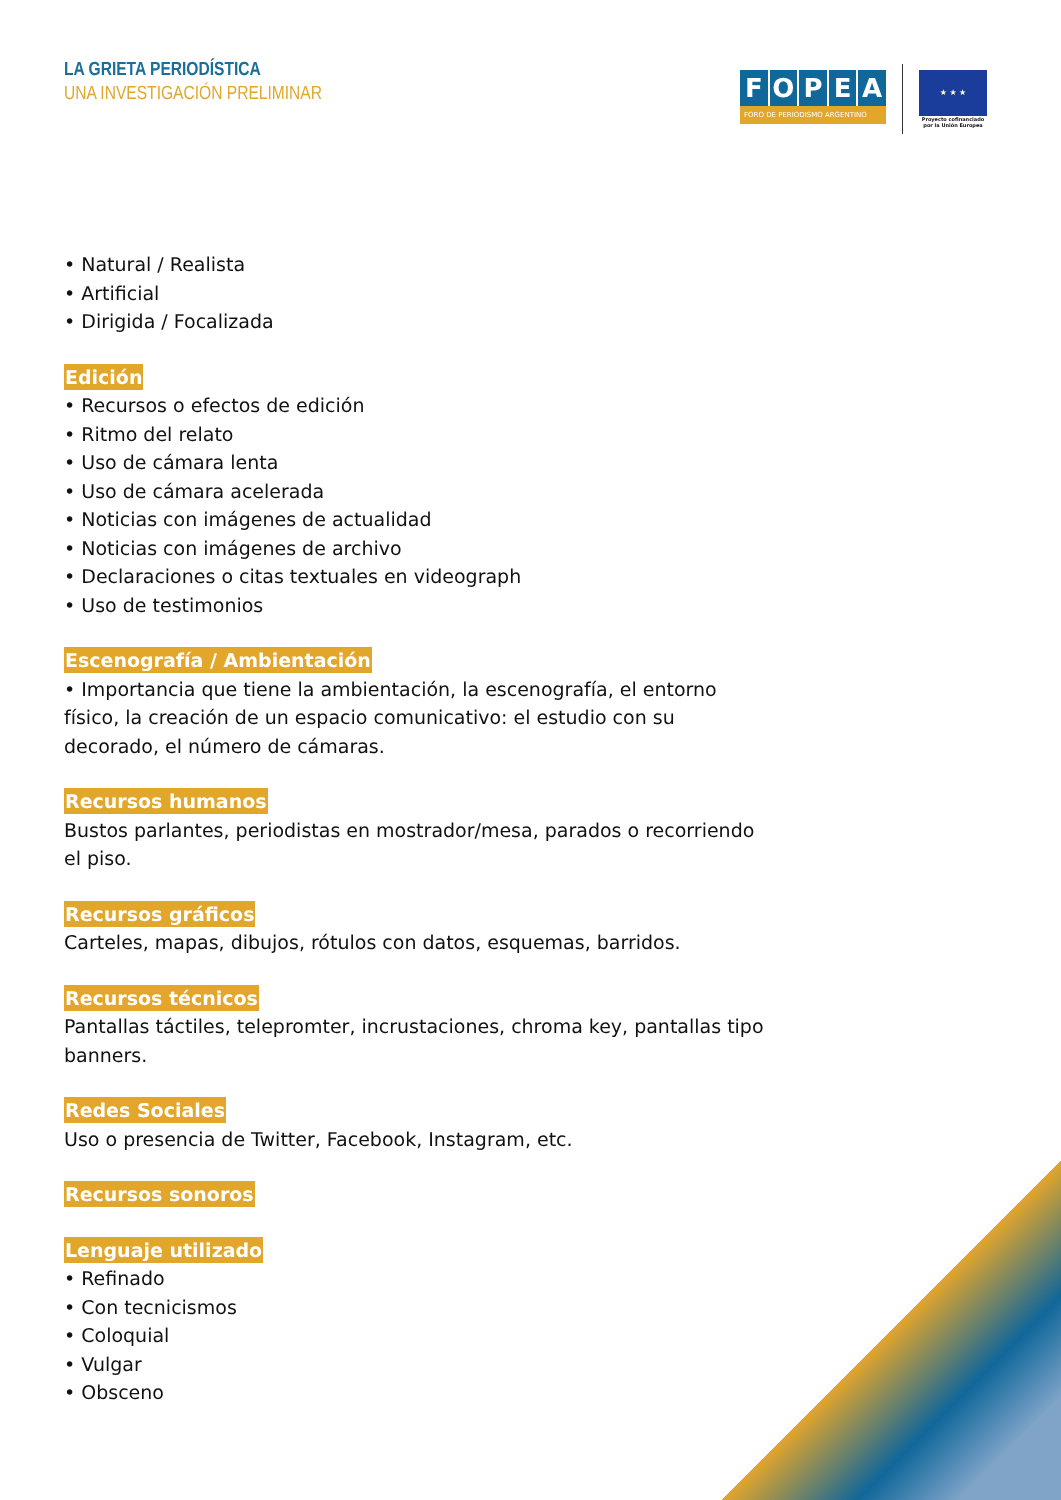LA GRIETA PERIODÍSTICA
UNA INVESTIGACIÓN PRELIMINAR
FOPEA
FORO DE PERIODISMO ARGENTINO
★ ★ ★
Proyecto cofinanciado por la Unión Europea
• Natural / Realista
• Artificial
• Dirigida / Focalizada
Edición
• Recursos o efectos de edición
• Ritmo del relato
• Uso de cámara lenta
• Uso de cámara acelerada
• Noticias con imágenes de actualidad
• Noticias con imágenes de archivo
• Declaraciones o citas textuales en videograph
• Uso de testimonios
Escenografía / Ambientación
• Importancia que tiene la ambientación, la escenografía, el entorno físico, la creación de un espacio comunicativo: el estudio con su decorado, el número de cámaras.
Recursos humanos
Bustos parlantes, periodistas en mostrador/mesa, parados o recorriendo el piso.
Recursos gráficos
Carteles, mapas, dibujos, rótulos con datos, esquemas, barridos.
Recursos técnicos
Pantallas táctiles, telepromter, incrustaciones, chroma key, pantallas tipo banners.
Redes Sociales
Uso o presencia de Twitter, Facebook, Instagram, etc.
Recursos sonoros
Lenguaje utilizado
• Refinado
• Con tecnicismos
• Coloquial
• Vulgar
• Obsceno